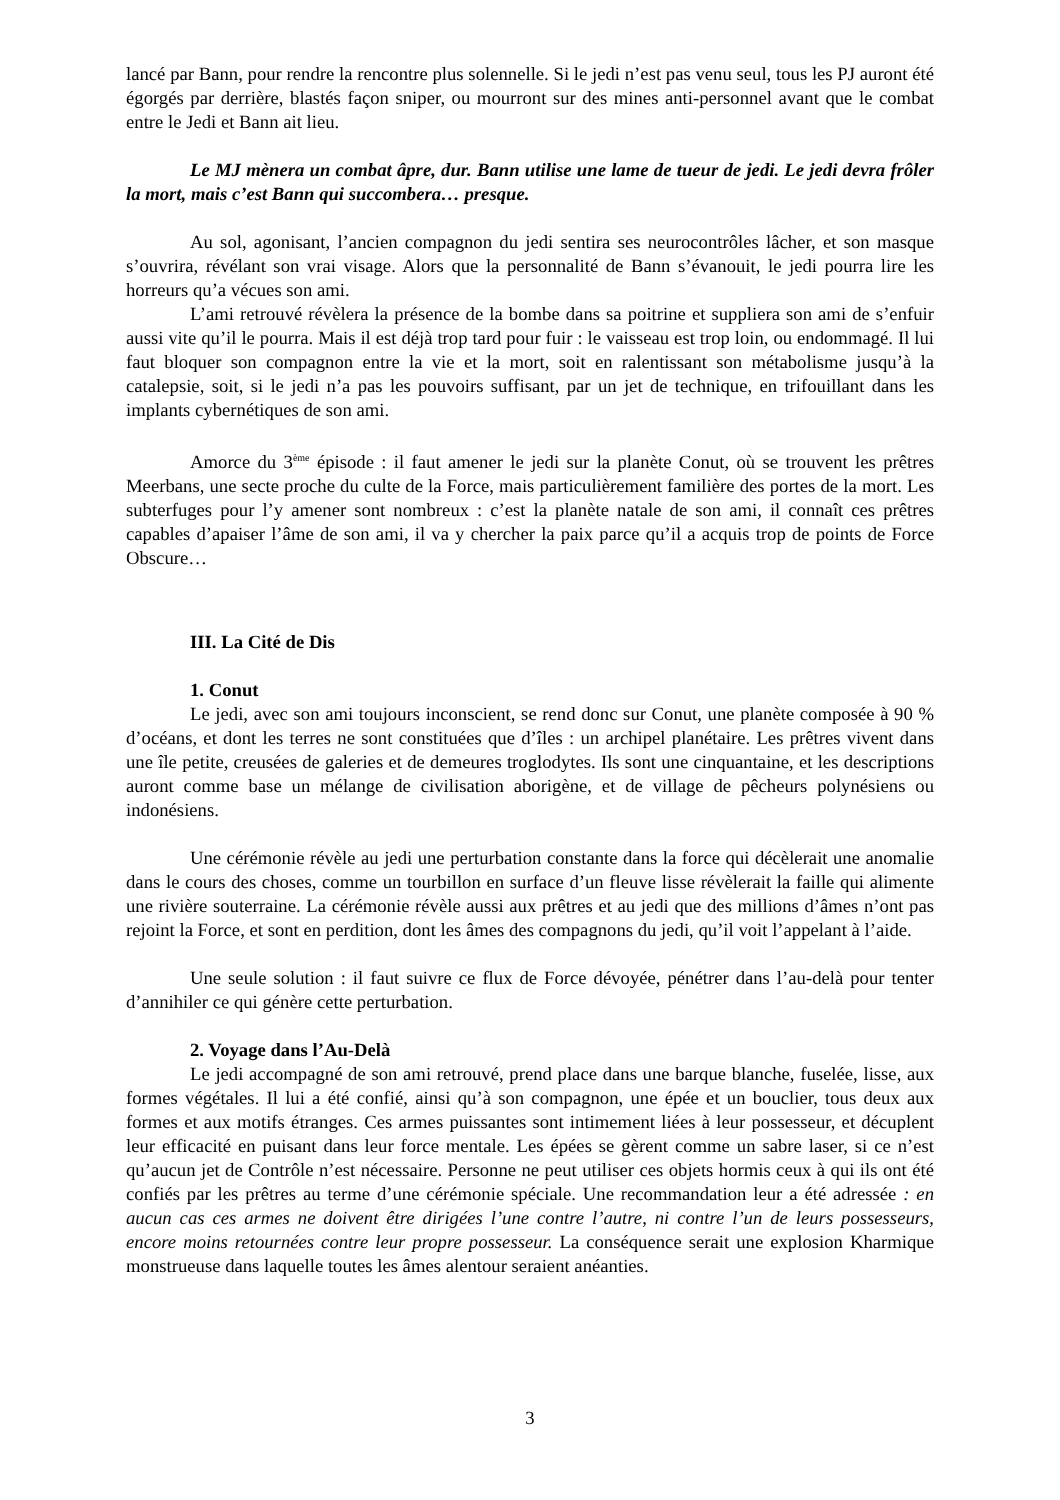lancé par Bann, pour rendre la rencontre plus solennelle. Si le jedi n’est pas venu seul, tous les PJ auront été égorgés par derrière, blastés façon sniper, ou mourront sur des mines anti-personnel avant que le combat entre le Jedi et Bann ait lieu.
Le MJ mènera un combat âpre, dur. Bann utilise une lame de tueur de jedi. Le jedi devra frôler la mort, mais c’est Bann qui succombera… presque.
Au sol, agonisant, l’ancien compagnon du jedi sentira ses neurocontrôles lâcher, et son masque s’ouvrira, révélant son vrai visage. Alors que la personnalité de Bann s’évanouit, le jedi pourra lire les horreurs qu’a vécues son ami.
L’ami retrouvé révèlera la présence de la bombe dans sa poitrine et suppliera son ami de s’enfuir aussi vite qu’il le pourra. Mais il est déjà trop tard pour fuir : le vaisseau est trop loin, ou endommagé. Il lui faut bloquer son compagnon entre la vie et la mort, soit en ralentissant son métabolisme jusqu’à la catalepsie, soit, si le jedi n’a pas les pouvoirs suffisant, par un jet de technique, en trifouillant dans les implants cybernétiques de son ami.
Amorce du 3<sup>ème</sup> épisode : il faut amener le jedi sur la planète Conut, où se trouvent les prêtres Meerbans, une secte proche du culte de la Force, mais particulièrement familière des portes de la mort. Les subterfuges pour l’y amener sont nombreux : c’est la planète natale de son ami, il connaît ces prêtres capables d’apaiser l’âme de son ami, il va y chercher la paix parce qu’il a acquis trop de points de Force Obscure…
III. La Cité de Dis
1. Conut
Le jedi, avec son ami toujours inconscient, se rend donc sur Conut, une planète composée à 90 % d’océans, et dont les terres ne sont constituées que d’îles : un archipel planétaire. Les prêtres vivent dans une île petite, creusées de galeries et de demeures troglodytes. Ils sont une cinquantaine, et les descriptions auront comme base un mélange de civilisation aborigène, et de village de pêcheurs polynésiens ou indonésiens.
Une cérémonie révèle au jedi une perturbation constante dans la force qui décèlerait une anomalie dans le cours des choses, comme un tourbillon en surface d’un fleuve lisse révèlerait la faille qui alimente une rivière souterraine. La cérémonie révèle aussi aux prêtres et au jedi que des millions d’âmes n’ont pas rejoint la Force, et sont en perdition, dont les âmes des compagnons du jedi, qu’il voit l’appelant à l’aide.
Une seule solution : il faut suivre ce flux de Force dévoyée, pénétrer dans l’au-delà pour tenter d’annihiler ce qui génère cette perturbation.
2. Voyage dans l’Au-Delà
Le jedi accompagné de son ami retrouvé, prend place dans une barque blanche, fuselée, lisse, aux formes végétales. Il lui a été confié, ainsi qu’à son compagnon, une épée et un bouclier, tous deux aux formes et aux motifs étranges. Ces armes puissantes sont intimement liées à leur possesseur, et décuplent leur efficacité en puisant dans leur force mentale. Les épées se gèrent comme un sabre laser, si ce n’est qu’aucun jet de Contrôle n’est nécessaire. Personne ne peut utiliser ces objets hormis ceux à qui ils ont été confiés par les prêtres au terme d’une cérémonie spéciale. Une recommandation leur a été adressée : en aucun cas ces armes ne doivent être dirigées l’une contre l’autre, ni contre l’un de leurs possesseurs, encore moins retournées contre leur propre possesseur. La conséquence serait une explosion Kharmique monstrueuse dans laquelle toutes les âmes alentour seraient anéanties.
3